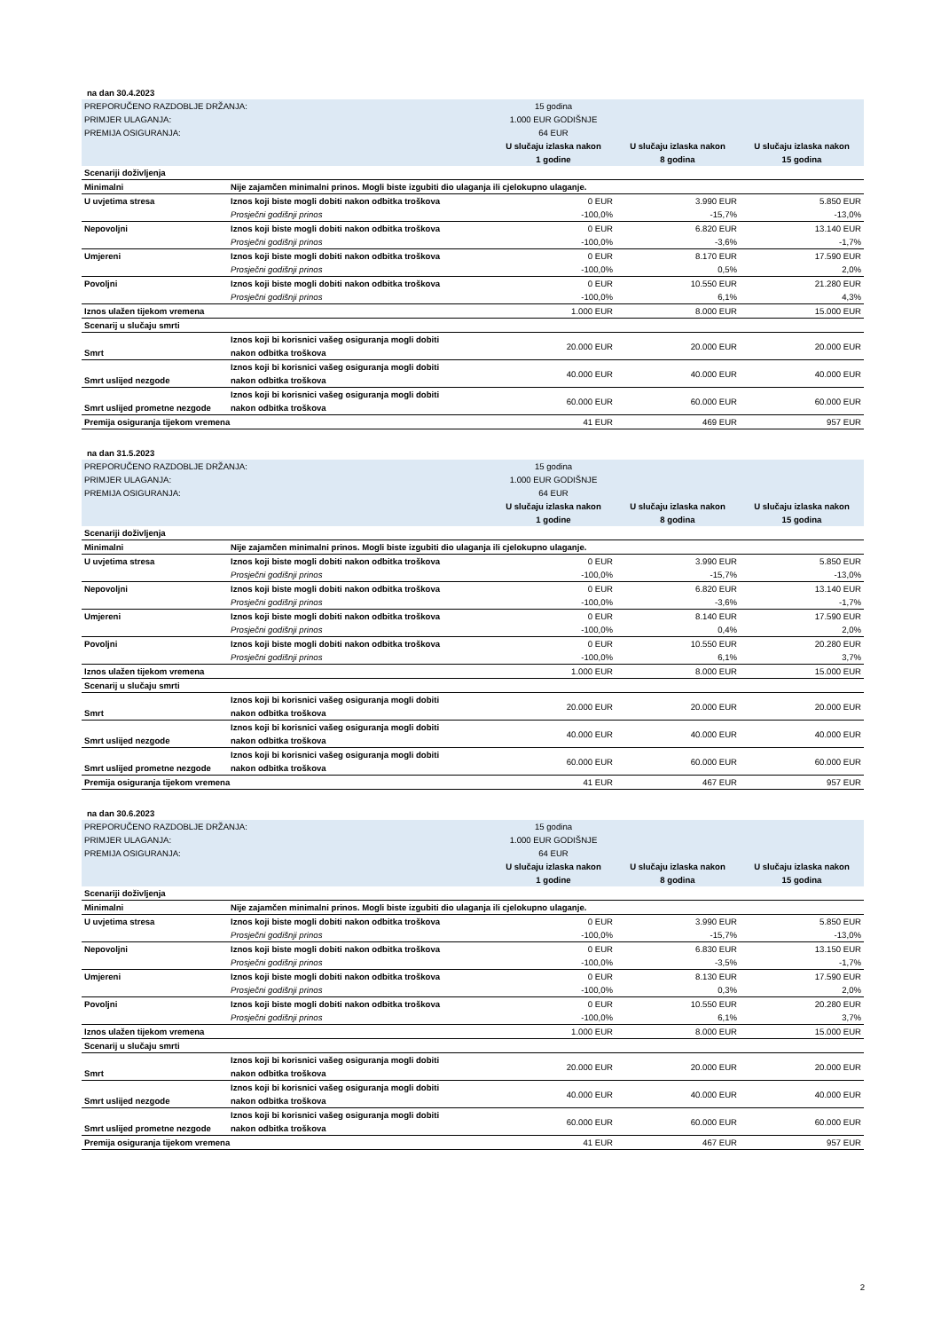na dan 30.4.2023
| PREPORUČENO RAZDOBLJE DRŽANJA: | | 15 godina | | |
| PRIMJER ULAGANJA: | | 1.000 EUR GODIŠNJE | | |
| PREMIJA OSIGURANJA: | | 64 EUR | | |
| | | U slučaju izlaska nakon 1 godine | U slučaju izlaska nakon 8 godina | U slučaju izlaska nakon 15 godina |
| Scenariji doživljenja | | | | |
| Minimalni | Nije zajamčen minimalni prinos. Mogli biste izgubiti dio ulaganja ili cjelokupno ulaganje. | | | |
| U uvjetima stresa | Iznos koji biste mogli dobiti nakon odbitka troškova | 0 EUR | 3.990 EUR | 5.850 EUR |
| | Prosječni godišnji prinos | -100,0% | -15,7% | -13,0% |
| Nepovoljni | Iznos koji biste mogli dobiti nakon odbitka troškova | 0 EUR | 6.820 EUR | 13.140 EUR |
| | Prosječni godišnji prinos | -100,0% | -3,6% | -1,7% |
| Umjereni | Iznos koji biste mogli dobiti nakon odbitka troškova | 0 EUR | 8.170 EUR | 17.590 EUR |
| | Prosječni godišnji prinos | -100,0% | 0,5% | 2,0% |
| Povoljni | Iznos koji biste mogli dobiti nakon odbitka troškova | 0 EUR | 10.550 EUR | 21.280 EUR |
| | Prosječni godišnji prinos | -100,0% | 6,1% | 4,3% |
| Iznos ulažen tijekom vremena | | 1.000 EUR | 8.000 EUR | 15.000 EUR |
| Scenarij u slučaju smrti | | | | |
| Smrt | Iznos koji bi korisnici vašeg osiguranja mogli dobiti nakon odbitka troškova | 20.000 EUR | 20.000 EUR | 20.000 EUR |
| Smrt uslijed nezgode | Iznos koji bi korisnici vašeg osiguranja mogli dobiti nakon odbitka troškova | 40.000 EUR | 40.000 EUR | 40.000 EUR |
| Smrt uslijed prometne nezgode | Iznos koji bi korisnici vašeg osiguranja mogli dobiti nakon odbitka troškova | 60.000 EUR | 60.000 EUR | 60.000 EUR |
| Premija osiguranja tijekom vremena | | 41 EUR | 469 EUR | 957 EUR |
na dan 31.5.2023
| PREPORUČENO RAZDOBLJE DRŽANJA: | | 15 godina | | |
| PRIMJER ULAGANJA: | | 1.000 EUR GODIŠNJE | | |
| PREMIJA OSIGURANJA: | | 64 EUR | | |
| | | U slučaju izlaska nakon 1 godine | U slučaju izlaska nakon 8 godina | U slučaju izlaska nakon 15 godina |
| Scenariji doživljenja | | | | |
| Minimalni | Nije zajamčen minimalni prinos. Mogli biste izgubiti dio ulaganja ili cjelokupno ulaganje. | | | |
| U uvjetima stresa | Iznos koji biste mogli dobiti nakon odbitka troškova | 0 EUR | 3.990 EUR | 5.850 EUR |
| | Prosječni godišnji prinos | -100,0% | -15,7% | -13,0% |
| Nepovoljni | Iznos koji biste mogli dobiti nakon odbitka troškova | 0 EUR | 6.820 EUR | 13.140 EUR |
| | Prosječni godišnji prinos | -100,0% | -3,6% | -1,7% |
| Umjereni | Iznos koji biste mogli dobiti nakon odbitka troškova | 0 EUR | 8.140 EUR | 17.590 EUR |
| | Prosječni godišnji prinos | -100,0% | 0,4% | 2,0% |
| Povoljni | Iznos koji biste mogli dobiti nakon odbitka troškova | 0 EUR | 10.550 EUR | 20.280 EUR |
| | Prosječni godišnji prinos | -100,0% | 6,1% | 3,7% |
| Iznos ulažen tijekom vremena | | 1.000 EUR | 8.000 EUR | 15.000 EUR |
| Scenarij u slučaju smrti | | | | |
| Smrt | Iznos koji bi korisnici vašeg osiguranja mogli dobiti nakon odbitka troškova | 20.000 EUR | 20.000 EUR | 20.000 EUR |
| Smrt uslijed nezgode | Iznos koji bi korisnici vašeg osiguranja mogli dobiti nakon odbitka troškova | 40.000 EUR | 40.000 EUR | 40.000 EUR |
| Smrt uslijed prometne nezgode | Iznos koji bi korisnici vašeg osiguranja mogli dobiti nakon odbitka troškova | 60.000 EUR | 60.000 EUR | 60.000 EUR |
| Premija osiguranja tijekom vremena | | 41 EUR | 467 EUR | 957 EUR |
na dan 30.6.2023
| PREPORUČENO RAZDOBLJE DRŽANJA: | | 15 godina | | |
| PRIMJER ULAGANJA: | | 1.000 EUR GODIŠNJE | | |
| PREMIJA OSIGURANJA: | | 64 EUR | | |
| | | U slučaju izlaska nakon 1 godine | U slučaju izlaska nakon 8 godina | U slučaju izlaska nakon 15 godina |
| Scenariji doživljenja | | | | |
| Minimalni | Nije zajamčen minimalni prinos. Mogli biste izgubiti dio ulaganja ili cjelokupno ulaganje. | | | |
| U uvjetima stresa | Iznos koji biste mogli dobiti nakon odbitka troškova | 0 EUR | 3.990 EUR | 5.850 EUR |
| | Prosječni godišnji prinos | -100,0% | -15,7% | -13,0% |
| Nepovoljni | Iznos koji biste mogli dobiti nakon odbitka troškova | 0 EUR | 6.830 EUR | 13.150 EUR |
| | Prosječni godišnji prinos | -100,0% | -3,5% | -1,7% |
| Umjereni | Iznos koji biste mogli dobiti nakon odbitka troškova | 0 EUR | 8.130 EUR | 17.590 EUR |
| | Prosječni godišnji prinos | -100,0% | 0,3% | 2,0% |
| Povoljni | Iznos koji biste mogli dobiti nakon odbitka troškova | 0 EUR | 10.550 EUR | 20.280 EUR |
| | Prosječni godišnji prinos | -100,0% | 6,1% | 3,7% |
| Iznos ulažen tijekom vremena | | 1.000 EUR | 8.000 EUR | 15.000 EUR |
| Scenarij u slučaju smrti | | | | |
| Smrt | Iznos koji bi korisnici vašeg osiguranja mogli dobiti nakon odbitka troškova | 20.000 EUR | 20.000 EUR | 20.000 EUR |
| Smrt uslijed nezgode | Iznos koji bi korisnici vašeg osiguranja mogli dobiti nakon odbitka troškova | 40.000 EUR | 40.000 EUR | 40.000 EUR |
| Smrt uslijed prometne nezgode | Iznos koji bi korisnici vašeg osiguranja mogli dobiti nakon odbitka troškova | 60.000 EUR | 60.000 EUR | 60.000 EUR |
| Premija osiguranja tijekom vremena | | 41 EUR | 467 EUR | 957 EUR |
2